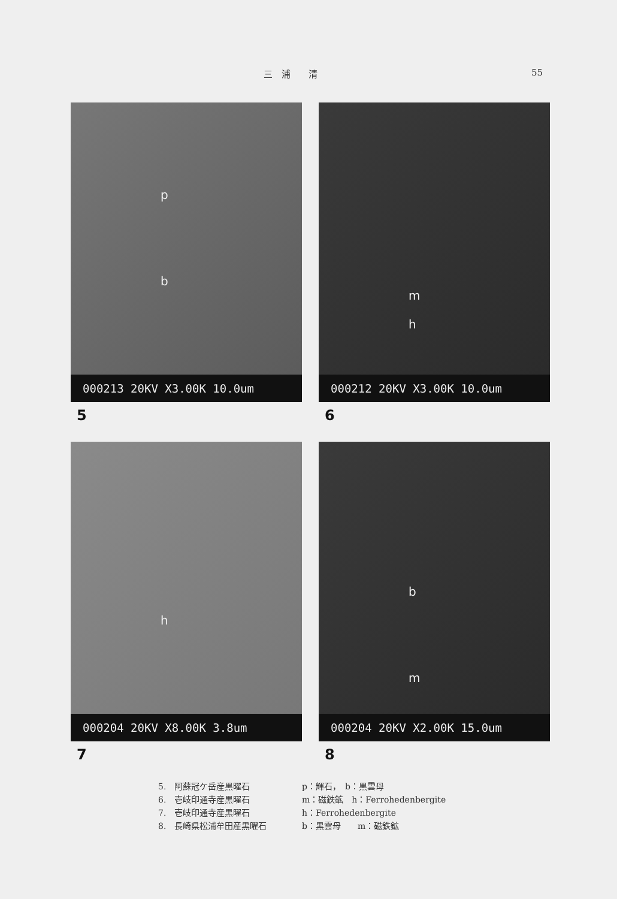三　浦　　清 55
p
b
000213 20KV X3.00K 10.0um
5
m
h
000212 20KV X3.00K 10.0um
6
h
000204 20KV X8.00K 3.8um
7
b
m
000204 20KV X2.00K 15.0um
8
5.　阿蘇冠ケ岳産黒曜石 p：輝石，　b：黒雲母
6.　壱岐印通寺産黒曜石 m：磁鉄鉱　h：Ferrohedenbergite
7.　壱岐印通寺産黒曜石 h：Ferrohedenbergite
8.　長崎県松浦牟田産黒曜石 b：黒雲母　　m：磁鉄鉱